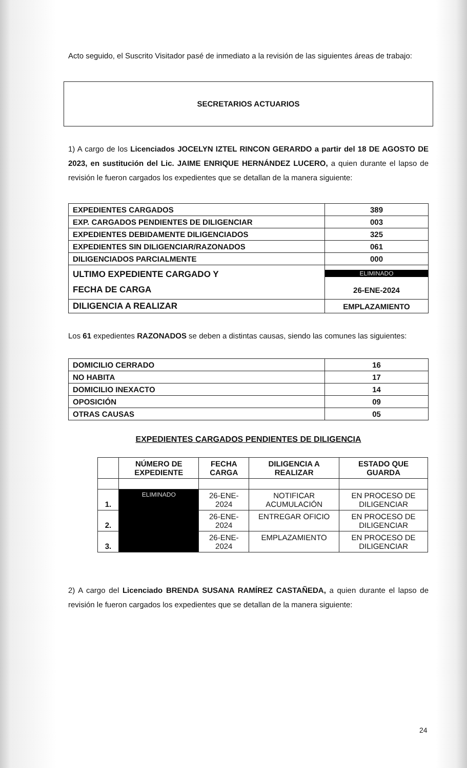Acto seguido, el Suscrito Visitador pasé de inmediato a la revisión de las siguientes áreas de trabajo:
SECRETARIOS ACTUARIOS
1) A cargo de los Licenciados JOCELYN IZTEL RINCON GERARDO a partir del 18 DE AGOSTO DE 2023, en sustitución del Lic. JAIME ENRIQUE HERNÁNDEZ LUCERO, a quien durante el lapso de revisión le fueron cargados los expedientes que se detallan de la manera siguiente:
| EXPEDIENTES CARGADOS | 389 |
| EXP. CARGADOS PENDIENTES DE DILIGENCIAR | 003 |
| EXPEDIENTES DEBIDAMENTE DILIGENCIADOS | 325 |
| EXPEDIENTES SIN DILIGENCIAR/RAZONADOS | 061 |
| DILIGENCIADOS PARCIALMENTE | 000 |
| ULTIMO EXPEDIENTE CARGADO Y FECHA DE CARGA | ELIMINADO 26-ENE-2024 |
| DILIGENCIA A REALIZAR | EMPLAZAMIENTO |
Los 61 expedientes RAZONADOS se deben a distintas causas, siendo las comunes las siguientes:
| DOMICILIO CERRADO | 16 |
| NO HABITA | 17 |
| DOMICILIO INEXACTO | 14 |
| OPOSICIÓN | 09 |
| OTRAS CAUSAS | 05 |
EXPEDIENTES CARGADOS PENDIENTES DE DILIGENCIA
| | NÚMERO DE EXPEDIENTE | FECHA CARGA | DILIGENCIA A REALIZAR | ESTADO QUE GUARDA |
| --- | --- | --- | --- | --- |
| 1. | ELIMINADO | 26-ENE-2024 | NOTIFICAR ACUMULACIÓN | EN PROCESO DE DILIGENCIAR |
| 2. | | 26-ENE-2024 | ENTREGAR OFICIO | EN PROCESO DE DILIGENCIAR |
| 3. | | 26-ENE-2024 | EMPLAZAMIENTO | EN PROCESO DE DILIGENCIAR |
2) A cargo del Licenciado BRENDA SUSANA RAMÍREZ CASTAÑEDA, a quien durante el lapso de revisión le fueron cargados los expedientes que se detallan de la manera siguiente:
24